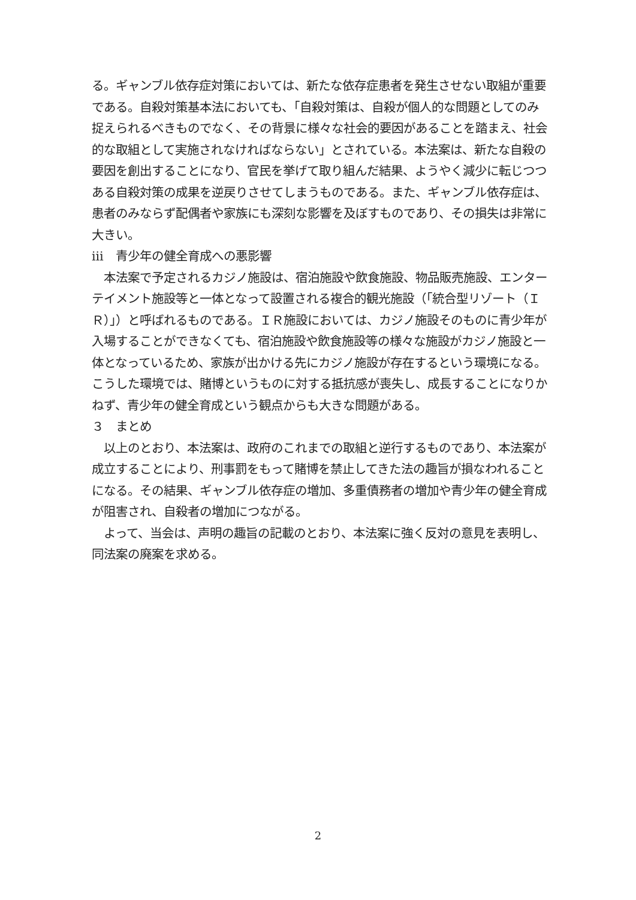る。ギャンブル依存症対策においては、新たな依存症患者を発生させない取組が重要である。自殺対策基本法においても、「自殺対策は、自殺が個人的な問題としてのみ捉えられるべきものでなく、その背景に様々な社会的要因があることを踏まえ、社会的な取組として実施されなければならない」とされている。本法案は、新たな自殺の要因を創出することになり、官民を挙げて取り組んだ結果、ようやく減少に転じつつある自殺対策の成果を逆戻りさせてしまうものである。また、ギャンブル依存症は、患者のみならず配偶者や家族にも深刻な影響を及ぼすものであり、その損失は非常に大きい。
ⅲ　青少年の健全育成への悪影響
　本法案で予定されるカジノ施設は、宿泊施設や飲食施設、物品販売施設、エンターテイメント施設等と一体となって設置される複合的観光施設（「統合型リゾート（ＩＲ）」）と呼ばれるものである。ＩＲ施設においては、カジノ施設そのものに青少年が入場することができなくても、宿泊施設や飲食施設等の様々な施設がカジノ施設と一体となっているため、家族が出かける先にカジノ施設が存在するという環境になる。こうした環境では、賭博というものに対する抵抗感が喪失し、成長することになりかねず、青少年の健全育成という観点からも大きな問題がある。
３　まとめ
　以上のとおり、本法案は、政府のこれまでの取組と逆行するものであり、本法案が成立することにより、刑事罰をもって賭博を禁止してきた法の趣旨が損なわれることになる。その結果、ギャンブル依存症の増加、多重債務者の増加や青少年の健全育成が阻害され、自殺者の増加につながる。
　よって、当会は、声明の趣旨の記載のとおり、本法案に強く反対の意見を表明し、同法案の廃案を求める。
2